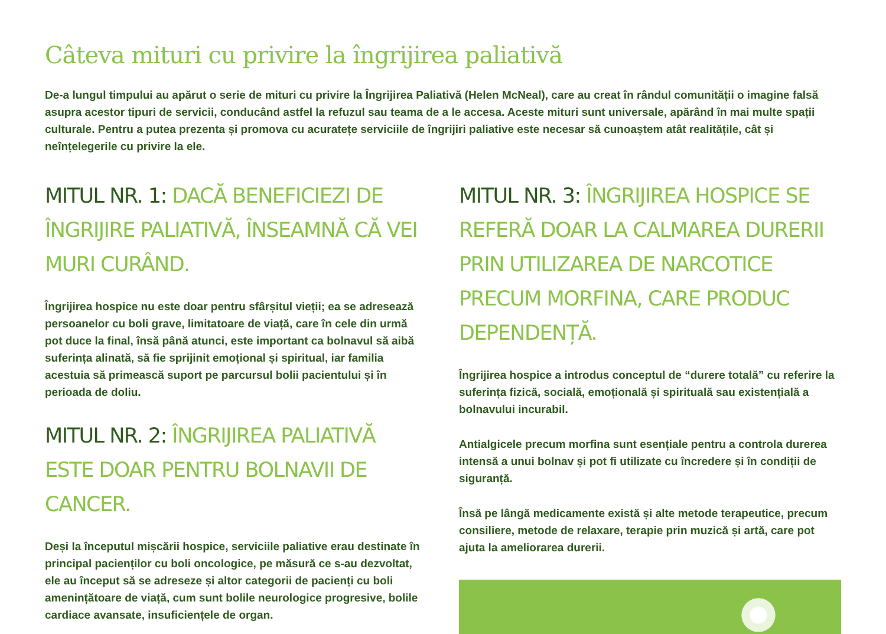Câteva mituri cu privire la îngrijirea paliativă
De-a lungul timpului au apărut o serie de mituri cu privire la Îngrijirea Paliativă (Helen McNeal), care au creat în rândul comunității o imagine falsă asupra acestor tipuri de servicii, conducând astfel la refuzul sau teama de a le accesa. Aceste mituri sunt universale, apărând în mai multe spații culturale. Pentru a putea prezenta și promova cu acuratețe serviciile de îngrijiri paliative este necesar să cunoaștem atât realitățile, cât și neînțelegerile cu privire la ele.
MITUL NR. 1: DACĂ BENEFICIEZI DE ÎNGRIJIRE PALIATIVĂ, ÎNSEAMNĂ CĂ VEI MURI CURÂND.
Îngrijirea hospice nu este doar pentru sfârșitul vieții; ea se adresează persoanelor cu boli grave, limitatoare de viață, care în cele din urmă pot duce la final, însă până atunci, este important ca bolnavul să aibă suferința alinată, să fie sprijinit emoțional și spiritual, iar familia acestuia să primească suport pe parcursul bolii pacientului și în perioada de doliu.
MITUL NR. 2: ÎNGRIJIREA PALIATIVĂ ESTE DOAR PENTRU BOLNAVII DE CANCER.
Deși la începutul mișcării hospice, serviciile paliative erau destinate în principal pacienților cu boli oncologice, pe măsură ce s-au dezvoltat, ele au început să se adreseze și altor categorii de pacienți cu boli amenințătoare de viață, cum sunt bolile neurologice progresive, bolile cardiace avansate, insuficiențele de organ.
MITUL NR. 3: ÎNGRIJIREA HOSPICE SE REFERĂ DOAR LA CALMAREA DURERII PRIN UTILIZAREA DE NARCOTICE PRECUM MORFINA, CARE PRODUC DEPENDENȚĂ.
Îngrijirea hospice a introdus conceptul de “durere totală” cu referire la suferința fizică, socială, emoțională și spirituală sau existențială a bolnavului incurabil.
Antialgicele precum morfina sunt esențiale pentru a controla durerea intensă a unui bolnav și pot fi utilizate cu încredere și în condiții de siguranță.
Însă pe lângă medicamente există și alte metode terapeutice, precum consiliere, metode de relaxare, terapie prin muzică și artă, care pot ajuta la ameliorarea durerii.